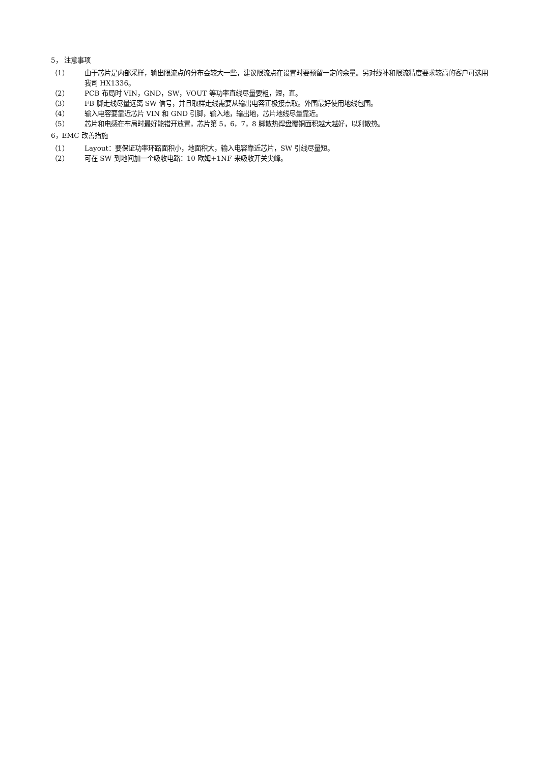5， 注意事项
（1） 由于芯片是内部采样，输出限流点的分布会较大一些，建议限流点在设置时要预留一定的余量。另对线补和限流精度要求较高的客户可选用我司 HX1336。
（2） PCB 布局时 VIN，GND，SW，VOUT 等功率直线尽量要粗，短，直。
（3） FB 脚走线尽量远离 SW 信号，并且取样走线需要从输出电容正极接点取。外围最好使用地线包围。
（4） 输入电容要靠近芯片 VIN 和 GND 引脚，输入地，输出地，芯片地线尽量靠近。
（5） 芯片和电感在布局时最好能错开放置，芯片第 5，6，7，8 脚散热焊盘覆铜面积越大越好，以利散热。
6，EMC 改善措施
（1） Layout：要保证功率环路面积小，地面积大，输入电容靠近芯片，SW 引线尽量短。
（2） 可在 SW 到地间加一个吸收电路：10 欧姆+1NF 来吸收开关尖峰。